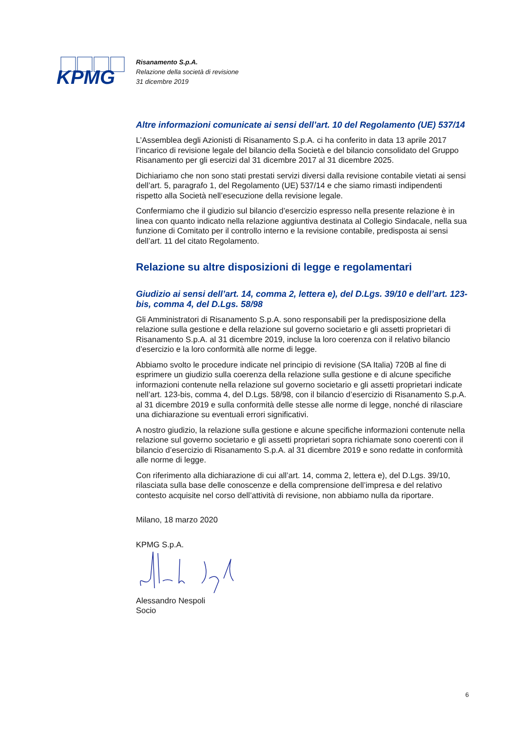KPMG
Risanamento S.p.A.
Relazione della società di revisione
31 dicembre 2019
Altre informazioni comunicate ai sensi dell’art. 10 del Regolamento (UE) 537/14
L’Assemblea degli Azionisti di Risanamento S.p.A. ci ha conferito in data 13 aprile 2017 l’incarico di revisione legale del bilancio della Società e del bilancio consolidato del Gruppo Risanamento per gli esercizi dal 31 dicembre 2017 al 31 dicembre 2025.
Dichiariamo che non sono stati prestati servizi diversi dalla revisione contabile vietati ai sensi dell’art. 5, paragrafo 1, del Regolamento (UE) 537/14 e che siamo rimasti indipendenti rispetto alla Società nell’esecuzione della revisione legale.
Confermiamo che il giudizio sul bilancio d’esercizio espresso nella presente relazione è in linea con quanto indicato nella relazione aggiuntiva destinata al Collegio Sindacale, nella sua funzione di Comitato per il controllo interno e la revisione contabile, predisposta ai sensi dell’art. 11 del citato Regolamento.
Relazione su altre disposizioni di legge e regolamentari
Giudizio ai sensi dell’art. 14, comma 2, lettera e), del D.Lgs. 39/10 e dell’art. 123-bis, comma 4, del D.Lgs. 58/98
Gli Amministratori di Risanamento S.p.A. sono responsabili per la predisposizione della relazione sulla gestione e della relazione sul governo societario e gli assetti proprietari di Risanamento S.p.A. al 31 dicembre 2019, incluse la loro coerenza con il relativo bilancio d’esercizio e la loro conformità alle norme di legge.
Abbiamo svolto le procedure indicate nel principio di revisione (SA Italia) 720B al fine di esprimere un giudizio sulla coerenza della relazione sulla gestione e di alcune specifiche informazioni contenute nella relazione sul governo societario e gli assetti proprietari indicate nell’art. 123-bis, comma 4, del D.Lgs. 58/98, con il bilancio d’esercizio di Risanamento S.p.A. al 31 dicembre 2019 e sulla conformità delle stesse alle norme di legge, nonché di rilasciare una dichiarazione su eventuali errori significativi.
A nostro giudizio, la relazione sulla gestione e alcune specifiche informazioni contenute nella relazione sul governo societario e gli assetti proprietari sopra richiamate sono coerenti con il bilancio d’esercizio di Risanamento S.p.A. al 31 dicembre 2019 e sono redatte in conformità alle norme di legge.
Con riferimento alla dichiarazione di cui all’art. 14, comma 2, lettera e), del D.Lgs. 39/10, rilasciata sulla base delle conoscenze e della comprensione dell’impresa e del relativo contesto acquisite nel corso dell’attività di revisione, non abbiamo nulla da riportare.
Milano, 18 marzo 2020
KPMG S.p.A.
Alessandro Nespoli
Socio
6